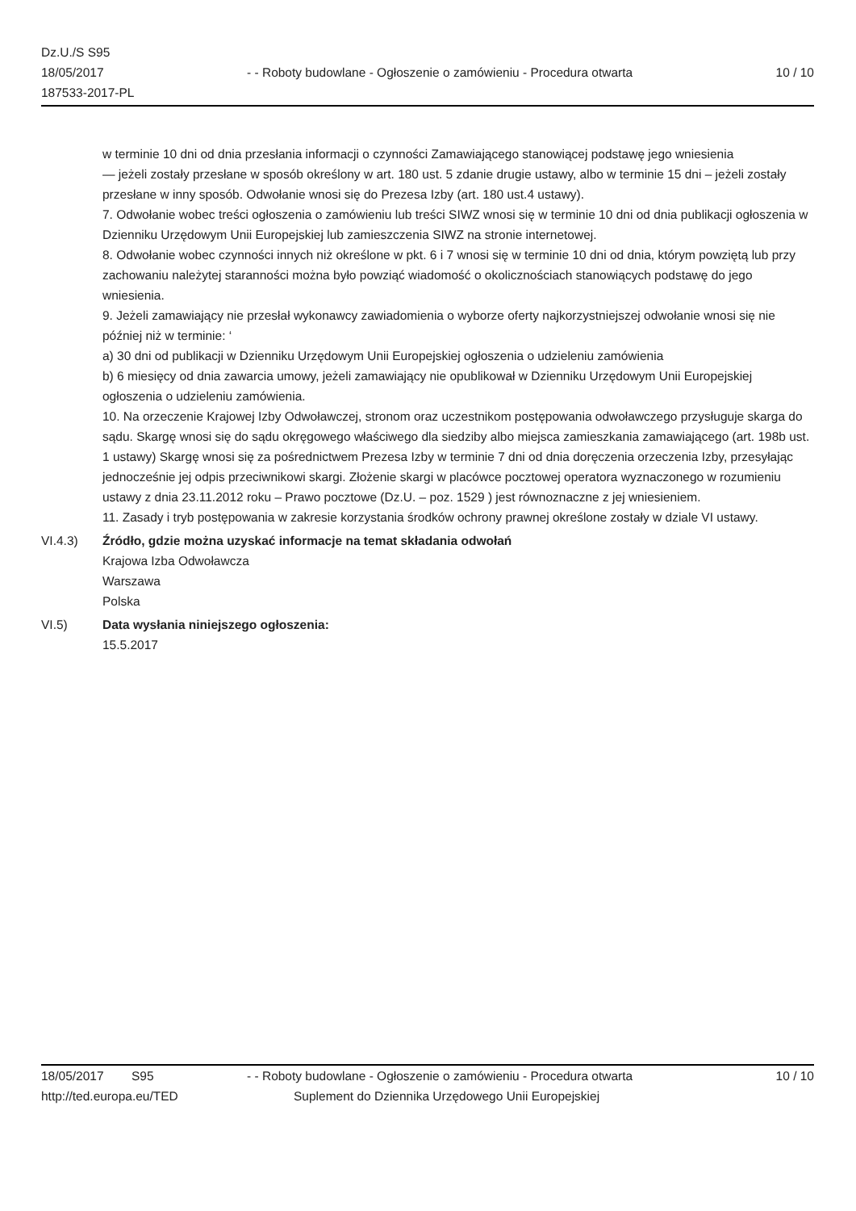Dz.U./S S95
18/05/2017
187533-2017-PL
- - Roboty budowlane - Ogłoszenie o zamówieniu - Procedura otwarta
10 / 10
w terminie 10 dni od dnia przesłania informacji o czynności Zamawiającego stanowiącej podstawę jego wniesienia
— jeżeli zostały przesłane w sposób określony w art. 180 ust. 5 zdanie drugie ustawy, albo w terminie 15 dni – jeżeli zostały przesłane w inny sposób. Odwołanie wnosi się do Prezesa Izby (art. 180 ust.4 ustawy).
7. Odwołanie wobec treści ogłoszenia o zamówieniu lub treści SIWZ wnosi się w terminie 10 dni od dnia publikacji ogłoszenia w Dzienniku Urzędowym Unii Europejskiej lub zamieszczenia SIWZ na stronie internetowej.
8. Odwołanie wobec czynności innych niż określone w pkt. 6 i 7 wnosi się w terminie 10 dni od dnia, którym powziętą lub przy zachowaniu należytej staranności można było powziąć wiadomość o okolicznościach stanowiących podstawę do jego wniesienia.
9. Jeżeli zamawiający nie przesłał wykonawcy zawiadomienia o wyborze oferty najkorzystniejszej odwołanie wnosi się nie później niż w terminie: ‘
a) 30 dni od publikacji w Dzienniku Urzędowym Unii Europejskiej ogłoszenia o udzieleniu zamówienia
b) 6 miesięcy od dnia zawarcia umowy, jeżeli zamawiający nie opublikował w Dzienniku Urzędowym Unii Europejskiej ogłoszenia o udzieleniu zamówienia.
10. Na orzeczenie Krajowej Izby Odwoławczej, stronom oraz uczestnikom postępowania odwoławczego przysługuje skarga do sądu. Skargę wnosi się do sądu okręgowego właściwego dla siedziby albo miejsca zamieszkania zamawiającego (art. 198b ust. 1 ustawy) Skargę wnosi się za pośrednictwem Prezesa Izby w terminie 7 dni od dnia doręczenia orzeczenia Izby, przesyłając jednocześnie jej odpis przeciwnikowi skargi. Złożenie skargi w placówce pocztowej operatora wyznaczonego w rozumieniu ustawy z dnia 23.11.2012 roku – Prawo pocztowe (Dz.U. – poz. 1529 ) jest równoznaczne z jej wniesieniem.
11. Zasady i tryb postępowania w zakresie korzystania środków ochrony prawnej określone zostały w dziale VI ustawy.
VI.4.3) Źródło, gdzie można uzyskać informacje na temat składania odwołań
Krajowa Izba Odwoławcza
Warszawa
Polska
VI.5) Data wysłania niniejszego ogłoszenia:
15.5.2017
18/05/2017 S95 - - Roboty budowlane - Ogłoszenie o zamówieniu - Procedura otwarta
10 / 10
http://ted.europa.eu/TED Suplement do Dziennika Urzędowego Unii Europejskiej